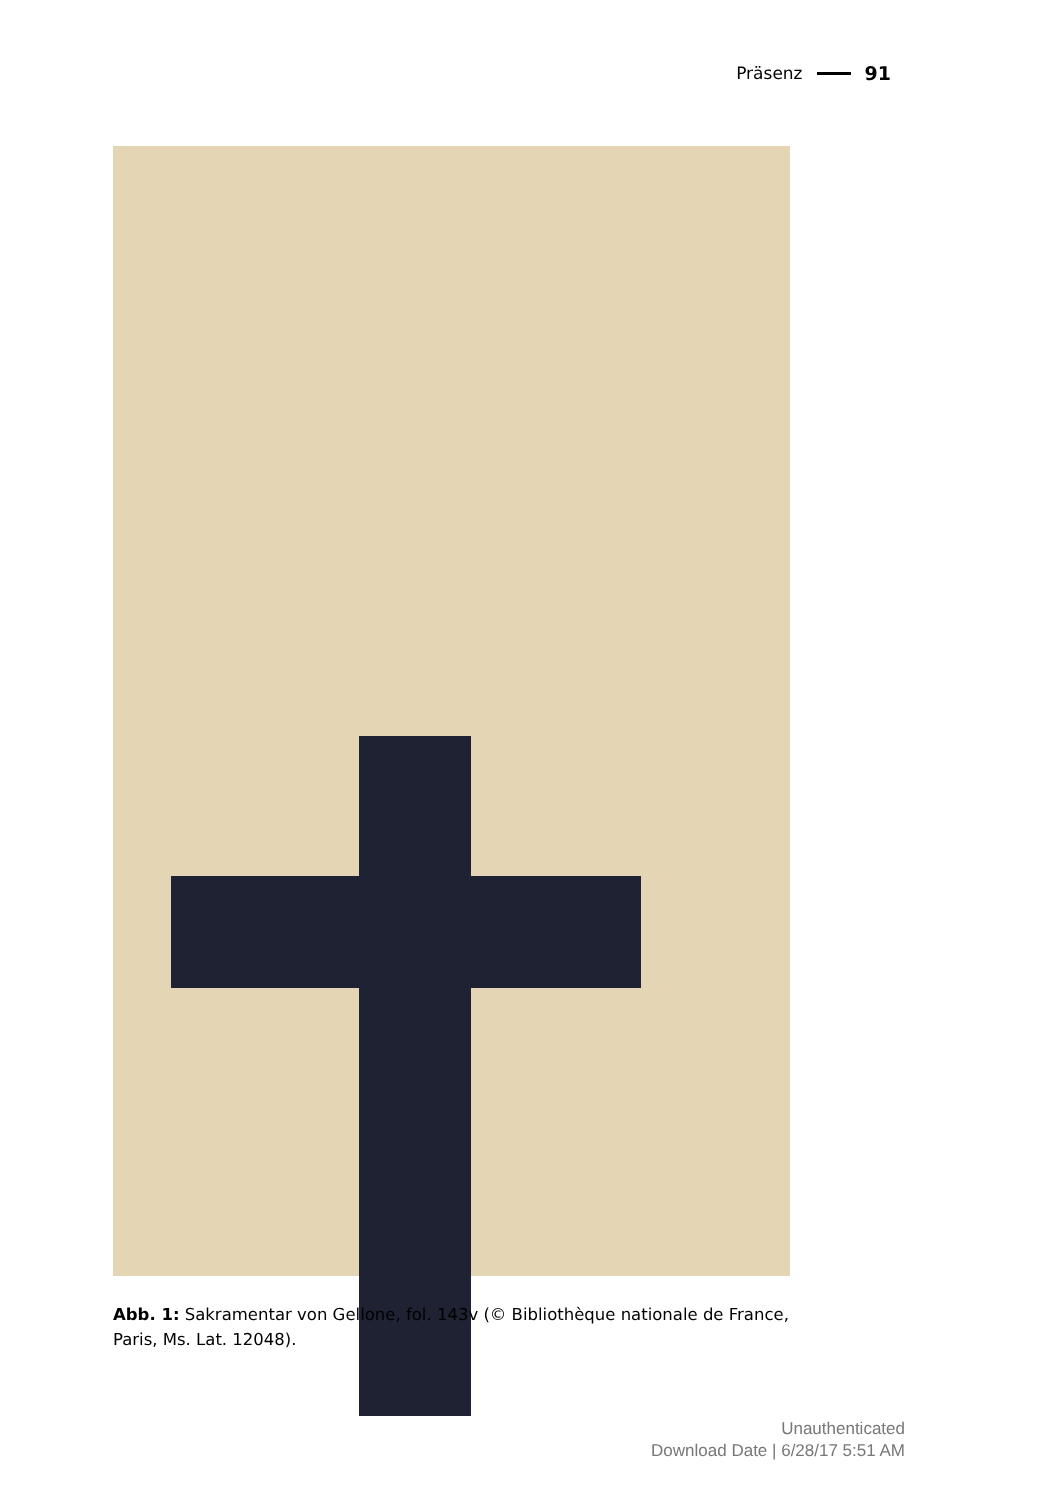Präsenz 91
Abb. 1: Sakramentar von Gellone, fol. 143v (© Bibliothèque nationale de France, Paris, Ms. Lat. 12048).
Unauthenticated
Download Date | 6/28/17 5:51 AM